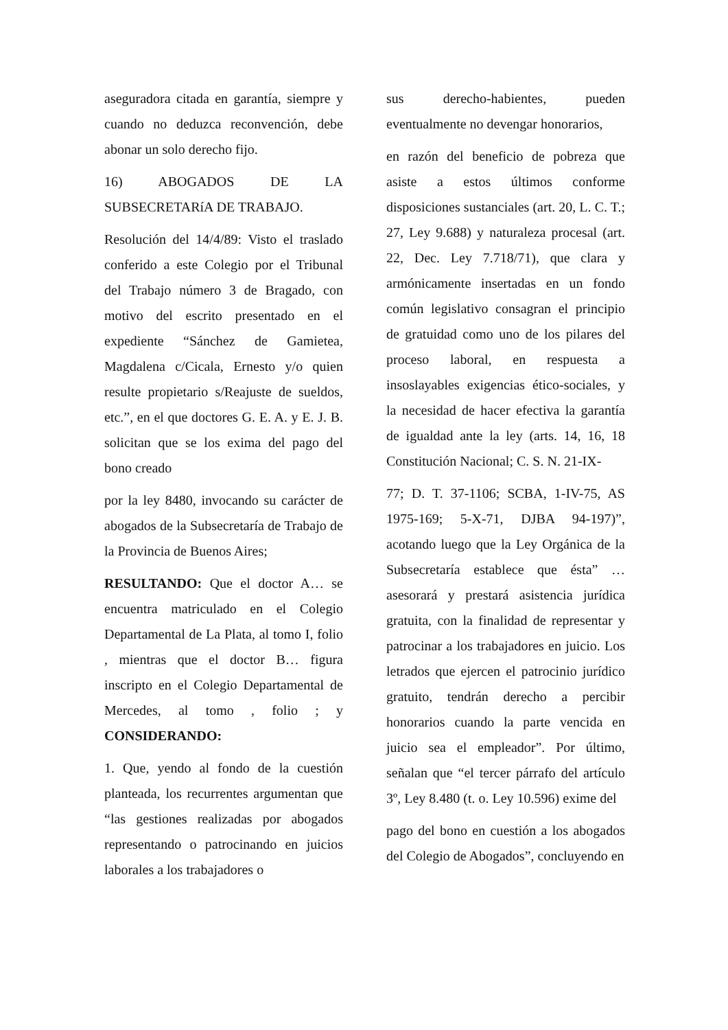aseguradora citada en garantía, siempre y cuando no deduzca reconvención, debe abonar un solo derecho fijo.
16) ABOGADOS DE LA SUBSECRETARíA DE TRABAJO.
Resolución del 14/4/89: Visto el traslado conferido a este Colegio por el Tribunal del Trabajo número 3 de Bragado, con motivo del escrito presentado en el expediente “Sánchez de Gamietea, Magdalena c/Cicala, Ernesto y/o quien resulte propietario s/Reajuste de sueldos, etc.”, en el que doctores G. E. A. y E. J. B. solicitan que se los exima del pago del bono creado
por la ley 8480, invocando su carácter de abogados de la Subsecretaría de Trabajo de la Provincia de Buenos Aires;
RESULTANDO: Que el doctor A… se encuentra matriculado en el Colegio Departamental de La Plata, al tomo I, folio , mientras que el doctor B… figura inscripto en el Colegio Departamental de Mercedes, al tomo , folio ; y CONSIDERANDO:
1. Que, yendo al fondo de la cuestión planteada, los recurrentes argumentan que “las gestiones realizadas por abogados representando o patrocinando en juicios laborales a los trabajadores o
sus derecho-habientes, pueden eventualmente no devengar honorarios,
en razón del beneficio de pobreza que asiste a estos últimos conforme disposiciones sustanciales (art. 20, L. C. T.; 27, Ley 9.688) y naturaleza procesal (art. 22, Dec. Ley 7.718/71), que clara y armónicamente insertadas en un fondo común legislativo consagran el principio de gratuidad como uno de los pilares del proceso laboral, en respuesta a insoslayables exigencias ético-sociales, y la necesidad de hacer efectiva la garantía de igualdad ante la ley (arts. 14, 16, 18 Constitución Nacional; C. S. N. 21-IX-
77; D. T. 37-1106; SCBA, 1-IV-75, AS 1975-169; 5-X-71, DJBA 94-197)”, acotando luego que la Ley Orgánica de la Subsecretaría establece que ésta” …asesorará y prestará asistencia jurídica gratuita, con la finalidad de representar y patrocinar a los trabajadores en juicio. Los letrados que ejercen el patrocinio jurídico gratuito, tendrán derecho a percibir honorarios cuando la parte vencida en juicio sea el empleador”. Por último, señalan que “el tercer párrafo del artículo 3º, Ley 8.480 (t. o. Ley 10.596) exime del
pago del bono en cuestión a los abogados del Colegio de Abogados”, concluyendo en